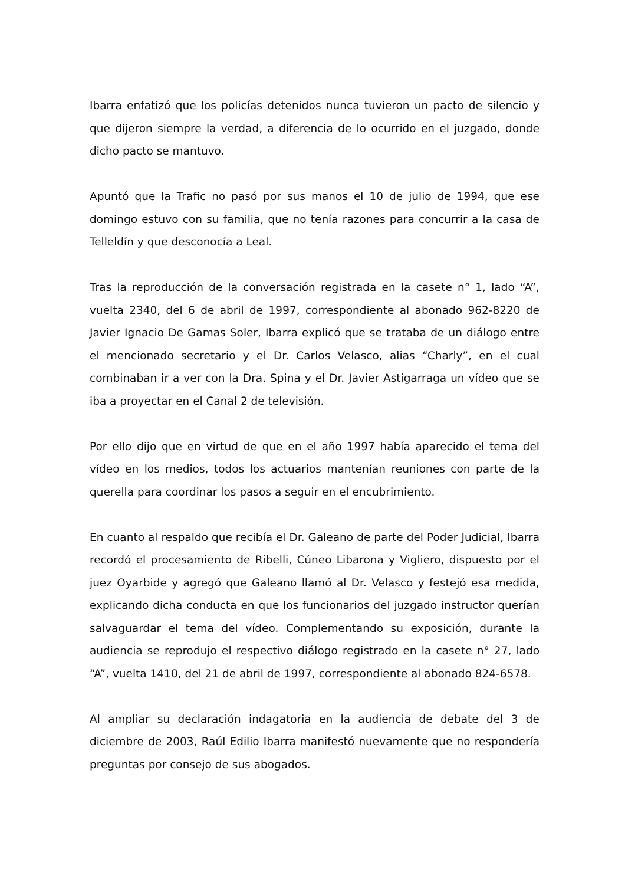Ibarra enfatizó que los policías detenidos nunca tuvieron un pacto de silencio y que dijeron siempre la verdad, a diferencia de lo ocurrido en el juzgado, donde dicho pacto se mantuvo.
Apuntó que la Trafic no pasó por sus manos el 10 de julio de 1994, que ese domingo estuvo con su familia, que no tenía razones para concurrir a la casa de Telleldín y que desconocía a Leal.
Tras la reproducción de la conversación registrada en la casete n° 1, lado “A”, vuelta 2340, del 6 de abril de 1997, correspondiente al abonado 962-8220 de Javier Ignacio De Gamas Soler, Ibarra explicó que se trataba de un diálogo entre el mencionado secretario y el Dr. Carlos Velasco, alias “Charly”, en el cual combinaban ir a ver con la Dra. Spina y el Dr. Javier Astigarraga un vídeo que se iba a proyectar en el Canal 2 de televisión.
Por ello dijo que en virtud de que en el año 1997 había aparecido el tema del vídeo en los medios, todos los actuarios mantenían reuniones con parte de la querella para coordinar los pasos a seguir en el encubrimiento.
En cuanto al respaldo que recibía el Dr. Galeano de parte del Poder Judicial, Ibarra recordó el procesamiento de Ribelli, Cúneo Libarona y Vigliero, dispuesto por el juez Oyarbide y agregó que Galeano llamó al Dr. Velasco y festejó esa medida, explicando dicha conducta en que los funcionarios del juzgado instructor querían salvaguardar el tema del vídeo. Complementando su exposición, durante la audiencia se reprodujo el respectivo diálogo registrado en la casete n° 27, lado “A”, vuelta 1410, del 21 de abril de 1997, correspondiente al abonado 824-6578.
Al ampliar su declaración indagatoria en la audiencia de debate del 3 de diciembre de 2003, Raúl Edilio Ibarra manifestó nuevamente que no respondería preguntas por consejo de sus abogados.